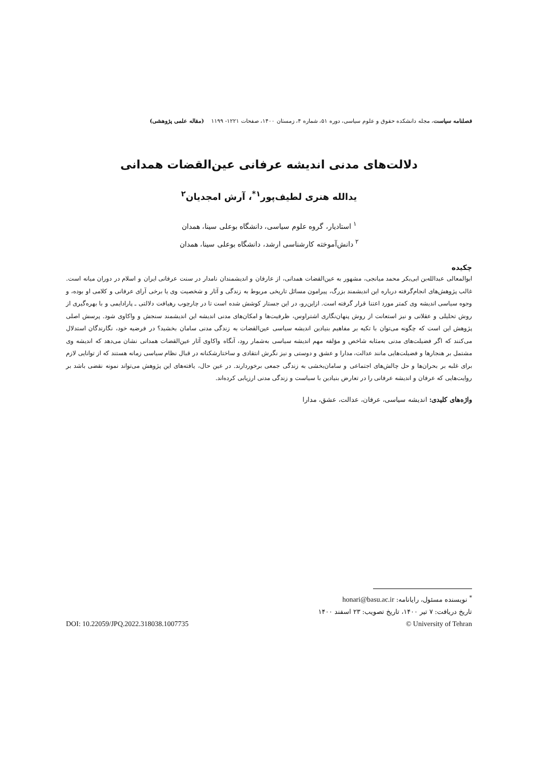فصلنامه سیاست، مجله دانشکده حقوق و علوم سیاسی، دوره ۵۱، شماره ۴، زمستان ۱۴۰۰، صفحات ۱۲۲۱- ۱۱۹۹ (مقاله علمی پژوهشی)
دلالت‌های مدنی اندیشه عرفانی عین‌القضات همدانی
یدالله هنری لطیف‌پور<sup>۱*</sup>، آرش امجدیان<sup>۲</sup>
<sup>۱</sup> استادیار، گروه علوم سیاسی، دانشگاه بوعلی سینا، همدان
<sup>۲</sup> دانش‌آموخته کارشناسی ارشد، دانشگاه بوعلی سینا، همدان
چکیده
ابوالمعالی عبدالله‌بن ابی‌بکر محمد میانجی، مشهور به عین‌القضات همدانی، از عارفان و اندیشمندان نامدار در سنت عرفانی ایران و اسلام در دوران میانه است. غالب پژوهش‌های انجام‌گرفته درباره این اندیشمند بزرگ، پیرامون مسائل تاریخی مربوط به زندگی و آثار و شخصیت وی یا برخی آرای عرفانی و کلامی او بوده، و وجوه سیاسی اندیشه وی کمتر مورد اعتنا قرار گرفته است. ازاین‌رو، در این جستار کوشش شده است تا در چارچوب رهیافت دلالتی ـ پارادایمی و با بهره‌گیری از روش تحلیلی و عقلانی و نیز استعانت از روش پنهان‌نگاری اشتراوس، ظرفیت‌ها و امکان‌های مدنی اندیشه این اندیشمند سنجش و واکاوی شود. پرسش اصلی پژوهش این است که چگونه می‌توان با تکیه بر مفاهیم بنیادین اندیشه سیاسی عین‌القضات به زندگی مدنی سامان بخشید؟ در فرضیه خود، نگارندگان استدلال می‌کنند که اگر فضیلت‌های مدنی به‌مثابه شاخص و مؤلفه مهم اندیشه سیاسی به‌شمار رود، آنگاه واکاوی آثار عین‌القضات همدانی نشان می‌دهد که اندیشه وی مشتمل بر هنجارها و فضیلت‌هایی مانند عدالت، مدارا و عشق و دوستی و نیز نگرش انتقادی و ساختارشکنانه در قبال نظام سیاسی زمانه هستند که از توانایی لازم برای غلبه بر بحران‌ها و حل چالش‌های اجتماعی و سامان‌بخشی به زندگی جمعی برخوردارند. در عین حال، یافته‌های این پژوهش می‌تواند نمونه نقضی باشد بر روایت‌هایی که عرفان و اندیشه عرفانی را در تعارض بنیادین با سیاست و زندگی مدنی ارزیابی کرده‌اند.
واژه‌های کلیدی: اندیشه سیاسی، عرفان، عدالت، عشق، مدارا
<sup>*</sup> نویسنده مسئول، رایانامه: honari@basu.ac.ir
تاریخ دریافت: ۷ تیر ۱۴۰۰، تاریخ تصویب: ۲۳ اسفند ۱۴۰۰
© University of Tehran DOI: 10.22059/JPQ.2022.318038.1007735